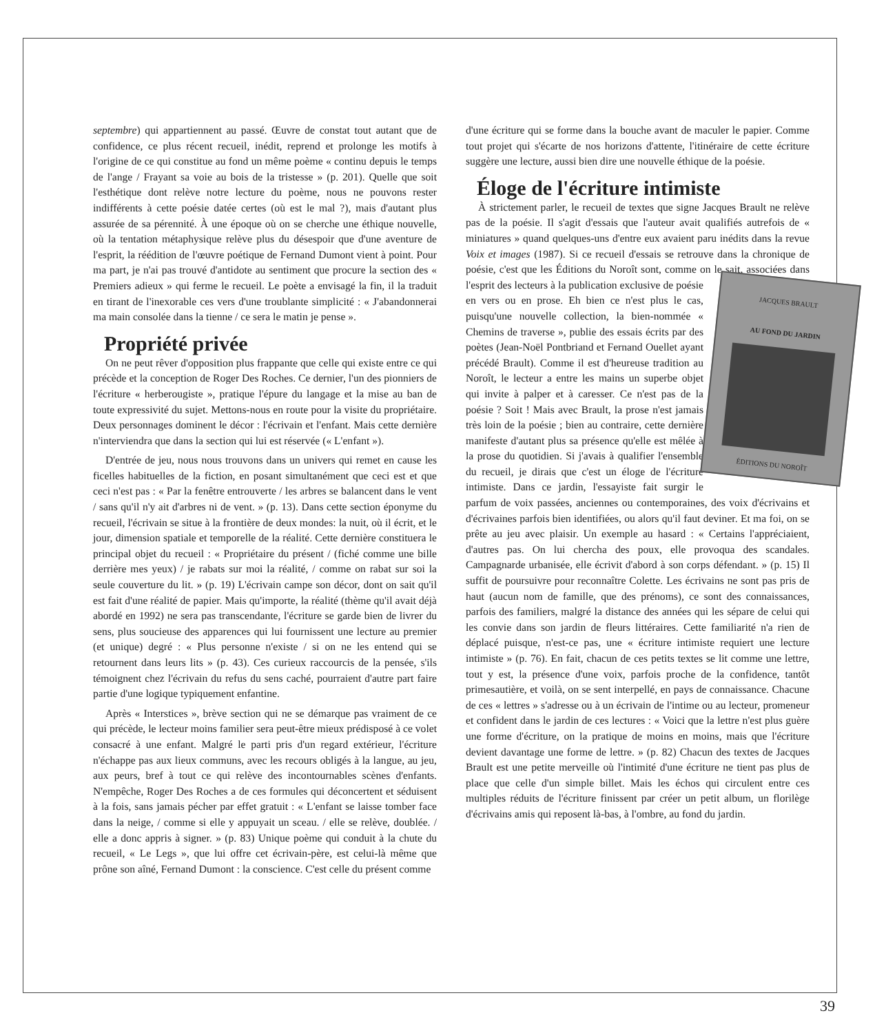septembre) qui appartiennent au passé. Œuvre de constat tout autant que de confidence, ce plus récent recueil, inédit, reprend et prolonge les motifs à l'origine de ce qui constitue au fond un même poème « continu depuis le temps de l'ange / Frayant sa voie au bois de la tristesse » (p. 201). Quelle que soit l'esthétique dont relève notre lecture du poème, nous ne pouvons rester indifférents à cette poésie datée certes (où est le mal ?), mais d'autant plus assurée de sa pérennité. À une époque où on se cherche une éthique nouvelle, où la tentation métaphysique relève plus du désespoir que d'une aventure de l'esprit, la réédition de l'œuvre poétique de Fernand Dumont vient à point. Pour ma part, je n'ai pas trouvé d'antidote au sentiment que procure la section des « Premiers adieux » qui ferme le recueil. Le poète a envisagé la fin, il la traduit en tirant de l'inexorable ces vers d'une troublante simplicité : « J'abandonnerai ma main consolée dans la tienne / ce sera le matin je pense ».
Propriété privée
On ne peut rêver d'opposition plus frappante que celle qui existe entre ce qui précède et la conception de Roger Des Roches. Ce dernier, l'un des pionniers de l'écriture « herberougiste », pratique l'épure du langage et la mise au ban de toute expressivité du sujet. Mettons-nous en route pour la visite du propriétaire. Deux personnages dominent le décor : l'écrivain et l'enfant. Mais cette dernière n'interviendra que dans la section qui lui est réservée (« L'enfant »).
D'entrée de jeu, nous nous trouvons dans un univers qui remet en cause les ficelles habituelles de la fiction, en posant simultanément que ceci est et que ceci n'est pas : « Par la fenêtre entrouverte / les arbres se balancent dans le vent / sans qu'il n'y ait d'arbres ni de vent. » (p. 13). Dans cette section éponyme du recueil, l'écrivain se situe à la frontière de deux mondes: la nuit, où il écrit, et le jour, dimension spatiale et temporelle de la réalité. Cette dernière constituera le principal objet du recueil : « Propriétaire du présent / (fiché comme une bille derrière mes yeux) / je rabats sur moi la réalité, / comme on rabat sur soi la seule couverture du lit. » (p. 19) L'écrivain campe son décor, dont on sait qu'il est fait d'une réalité de papier. Mais qu'importe, la réalité (thème qu'il avait déjà abordé en 1992) ne sera pas transcendante, l'écriture se garde bien de livrer du sens, plus soucieuse des apparences qui lui fournissent une lecture au premier (et unique) degré : « Plus personne n'existe / si on ne les entend qui se retournent dans leurs lits » (p. 43). Ces curieux raccourcis de la pensée, s'ils témoignent chez l'écrivain du refus du sens caché, pourraient d'autre part faire partie d'une logique typiquement enfantine.
Après « Interstices », brève section qui ne se démarque pas vraiment de ce qui précède, le lecteur moins familier sera peut-être mieux prédisposé à ce volet consacré à une enfant. Malgré le parti pris d'un regard extérieur, l'écriture n'échappe pas aux lieux communs, avec les recours obligés à la langue, au jeu, aux peurs, bref à tout ce qui relève des incontournables scènes d'enfants. N'empêche, Roger Des Roches a de ces formules qui déconcertent et séduisent à la fois, sans jamais pécher par effet gratuit : « L'enfant se laisse tomber face dans la neige, / comme si elle y appuyait un sceau. / elle se relève, doublée. / elle a donc appris à signer. » (p. 83) Unique poème qui conduit à la chute du recueil, « Le Legs », que lui offre cet écrivain-père, est celui-là même que prône son aîné, Fernand Dumont : la conscience. C'est celle du présent comme
d'une écriture qui se forme dans la bouche avant de maculer le papier. Comme tout projet qui s'écarte de nos horizons d'attente, l'itinéraire de cette écriture suggère une lecture, aussi bien dire une nouvelle éthique de la poésie.
Éloge de l'écriture intimiste
À strictement parler, le recueil de textes que signe Jacques Brault ne relève pas de la poésie. Il s'agit d'essais que l'auteur avait qualifiés autrefois de « miniatures » quand quelques-uns d'entre eux avaient paru inédits dans la revue Voix et images (1987). Si ce recueil d'essais se retrouve dans la chronique de poésie, c'est que les Éditions du Noroît sont, comme on le sait, associées dans l'esprit
JACQUES BRAULT
AU FOND DU JARDIN ÉDITIONS DU NOROÎT
des lecteurs à la publication exclusive de poésie en vers ou en prose. Eh bien ce n'est plus le cas, puisqu'une nouvelle collection, la bien-nommée « Chemins de traverse », publie des essais écrits par des poètes (Jean-Noël Pontbriand et Fernand Ouellet ayant précédé Brault). Comme il est d'heureuse tradition au Noroît, le lecteur a entre les mains un superbe objet qui invite à palper et à caresser. Ce n'est pas de la poésie ? Soit ! Mais avec Brault, la prose n'est jamais très loin de la poésie ; bien au contraire, cette dernière manifeste d'autant plus sa présence qu'elle est mêlée à la prose du quotidien. Si j'avais à qualifier l'ensemble du recueil, je dirais que c'est un éloge de l'écriture intimiste. Dans ce jardin, l'essayiste fait surgir le parfum de voix passées, anciennes ou contemporaines, des voix d'écrivains et d'écrivaines parfois bien identifiées, ou alors qu'il faut deviner. Et ma foi, on se prête au jeu avec plaisir. Un exemple au hasard : « Certains l'appréciaient, d'autres pas. On lui chercha des poux, elle provoqua des scandales. Campagnarde urbanisée, elle écrivit d'abord à son corps défendant. » (p. 15) Il suffit de poursuivre pour reconnaître Colette. Les écrivains ne sont pas pris de haut (aucun nom de famille, que des prénoms), ce sont des connaissances, parfois des familiers, malgré la distance des années qui les sépare de celui qui les convie dans son jardin de fleurs littéraires. Cette familiarité n'a rien de déplacé puisque, n'est-ce pas, une « écriture intimiste requiert une lecture intimiste » (p. 76). En fait, chacun de ces petits textes se lit comme une lettre, tout y est, la présence d'une voix, parfois proche de la confidence, tantôt primesautière, et voilà, on se sent interpellé, en pays de connaissance. Chacune de ces « lettres » s'adresse ou à un écrivain de l'intime ou au lecteur, promeneur et confident dans le jardin de ces lectures : « Voici que la lettre n'est plus guère une forme d'écriture, on la pratique de moins en moins, mais que l'écriture devient davantage une forme de lettre. » (p. 82) Chacun des textes de Jacques Brault est une petite merveille où l'intimité d'une écriture ne tient pas plus de place que celle d'un simple billet. Mais les échos qui circulent entre ces multiples réduits de l'écriture finissent par créer un petit album, un florilège d'écrivains amis qui reposent là-bas, à l'ombre, au fond du jardin.
39